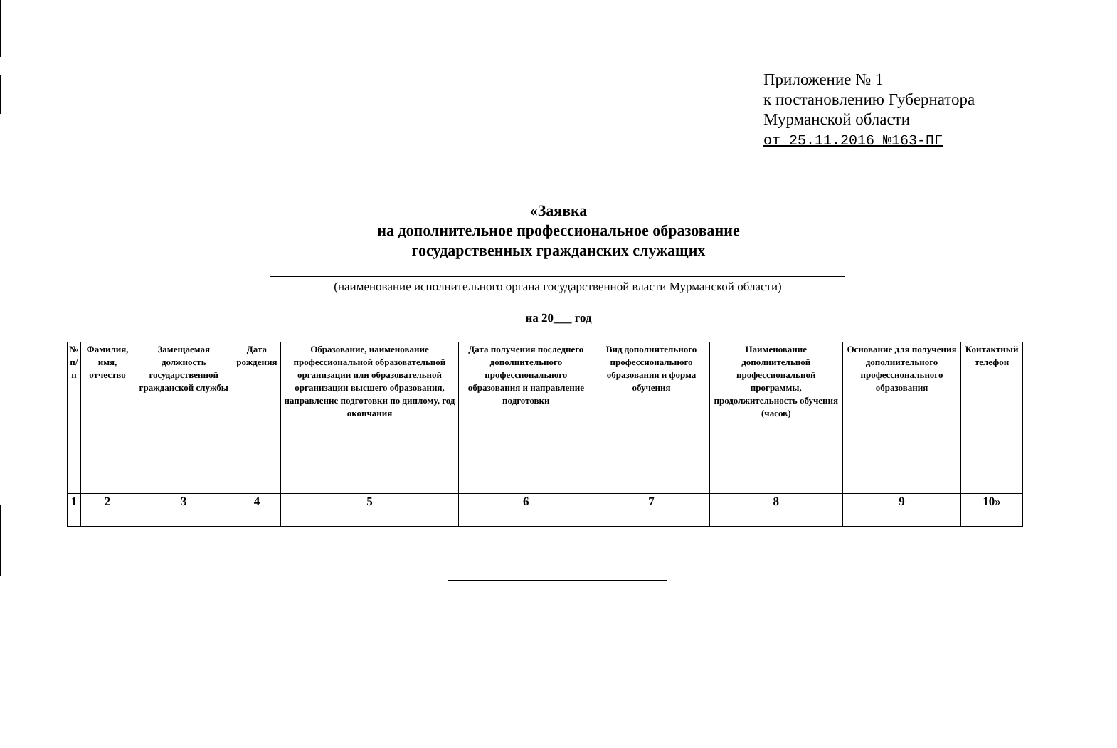Приложение № 1
к постановлению Губернатора
Мурманской области
от 25.11.2016 №163-ПГ
«Заявка
на дополнительное профессиональное образование
государственных гражданских служащих
(наименование исполнительного органа государственной власти Мурманской области)
на 20___ год
| № п/п | Фамилия, имя, отчество | Замещаемая должность государственной гражданской службы | Дата рождения | Образование, наименование профессиональной образовательной организации или образовательной организации высшего образования, направление подготовки по диплому, год окончания | Дата получения последнего дополнительного профессионального образования и направление подготовки | Вид дополнительного профессионального образования и форма обучения | Наименование дополнительной профессиональной программы, продолжительность обучения (часов) | Основание для получения дополнительного профессионального образования | Контактный телефон |
| --- | --- | --- | --- | --- | --- | --- | --- | --- | --- |
| 1 | 2 | 3 | 4 | 5 | 6 | 7 | 8 | 9 | 10» |